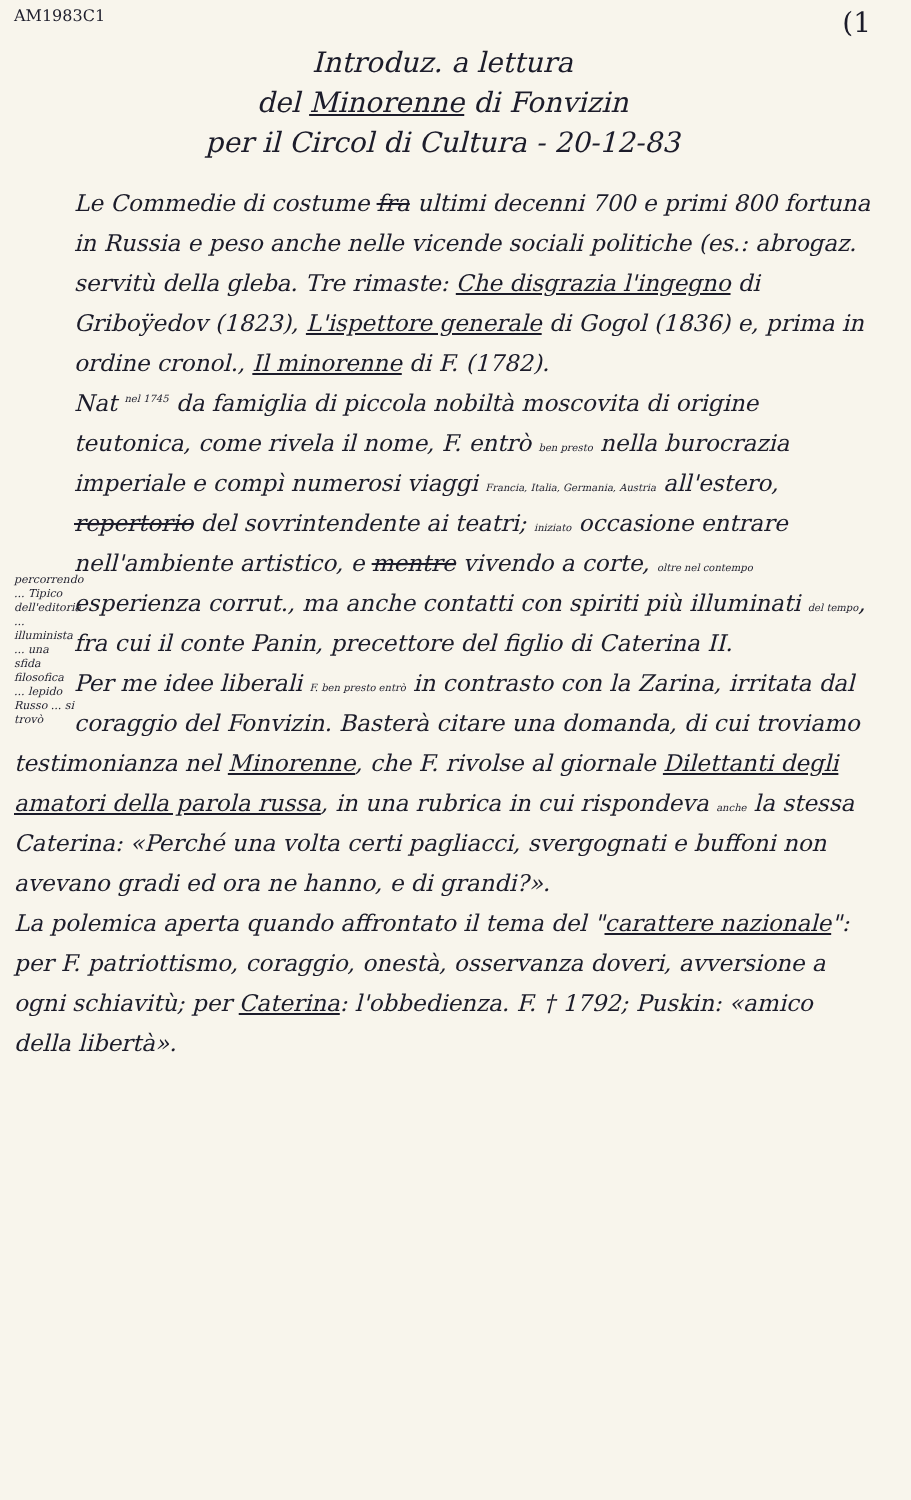AM1983C1 (1
Introduz. a lettura
del Minorenne di Fonvizin
per il Circol di Cultura - 20-12-83
percorrendo ... Tipico dell'editoria ... illuminista ... una sfida filosofica ... lepido Russo ... si trovò
Le Commedie di costume fra ultimi decenni 700 e primi 800 fortuna in Russia e peso anche nelle vicende sociali politiche (es.: abrogaz. servitù della gleba. Tre rimaste: Che disgrazia l'ingegno di Griboÿedov (1823), L'ispettore generale di Gogol (1836) e, prima in ordine cronol., Il minorenne di F. (1782).
Nat <sup>nel 1745</sup> da famiglia di piccola nobiltà moscovita di origine teutonica, come rivela il nome, F. entrò ben presto nella burocrazia imperiale e compì numerosi viaggi Francia, Italia, Germania, Austria all'estero, repertorio del sovrintendente ai teatri; iniziato occasione entrare nell'ambiente artistico, e mentre vivendo a corte, oltre nel contempo esperienza corrut., ma anche contatti con spiriti più illuminati del tempo, fra cui il conte Panin, precettore del figlio di Caterina II.
Per me idee liberali F. ben presto entrò in contrasto con la Zarina, irritata dal coraggio del Fonvizin. Basterà citare una domanda, di cui troviamo testimonianza nel Minorenne, che F. rivolse al giornale Dilettanti degli amatori della parola russa, in una rubrica in cui rispondeva anche la stessa Caterina: «Perché una volta certi pagliacci, svergognati e buffoni non avevano gradi ed ora ne hanno, e di grandi?».
La polemica aperta quando affrontato il tema del "carattere nazionale": per F. patriottismo, coraggio, onestà, osservanza doveri, avversione a ogni schiavitù; per Caterina: l'obbedienza. F. † 1792; Puskin: «amico della libertà».